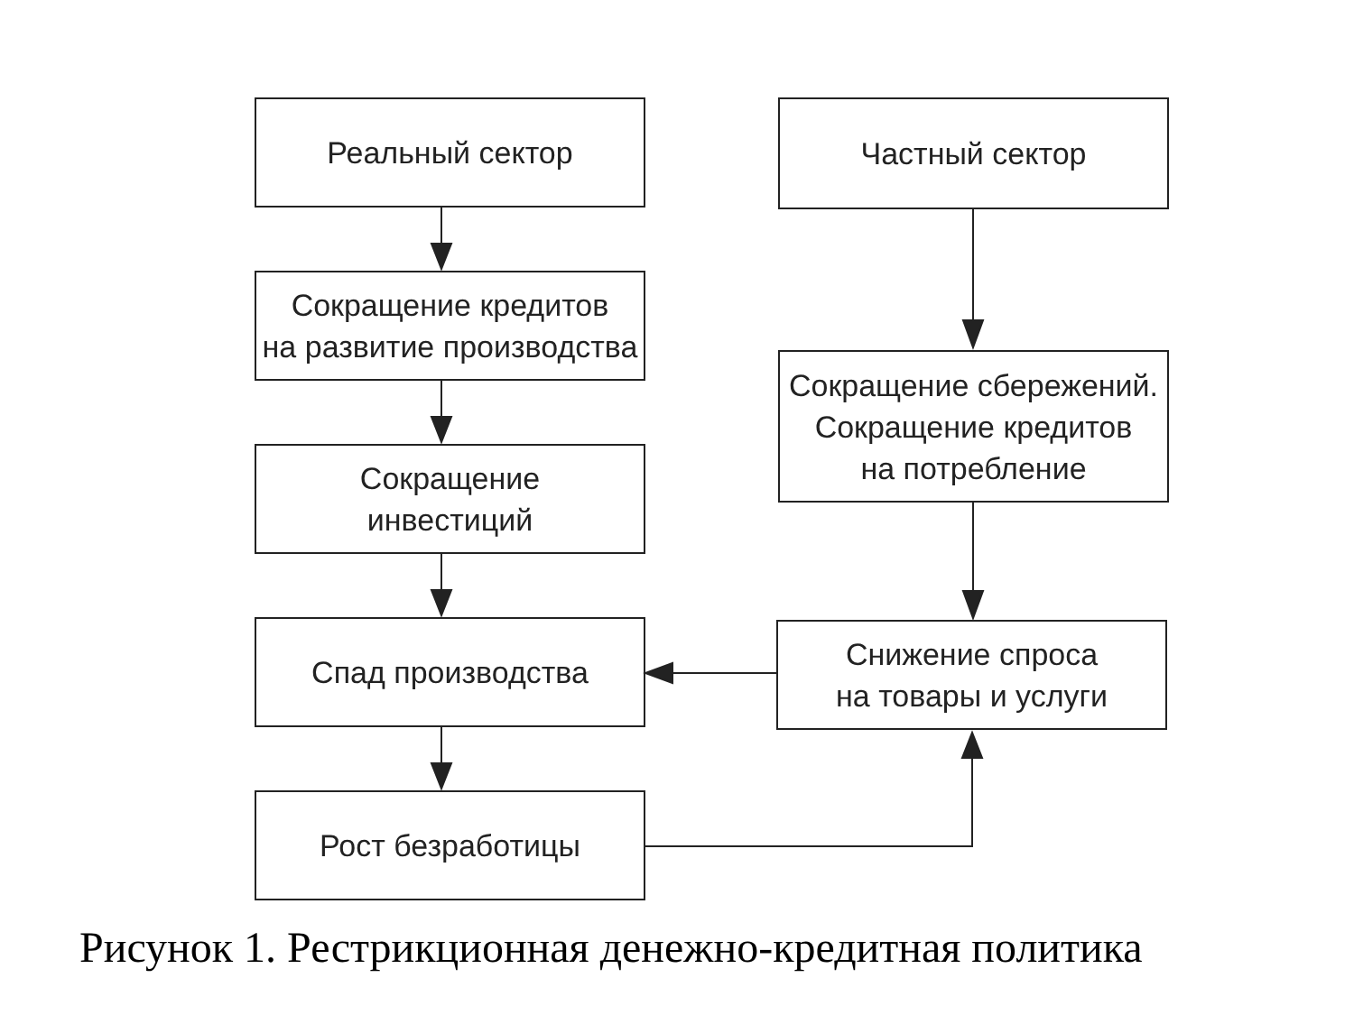Реальный сектор
Сокращение кредитов
на развитие производства
Сокращение
инвестиций
Спад производства
Рост безработицы
Частный сектор
Сокращение сбережений.
Сокращение кредитов
на потребление
Снижение спроса
на товары и услуги
Рисунок 1. Рестрикционная денежно-кредитная политика